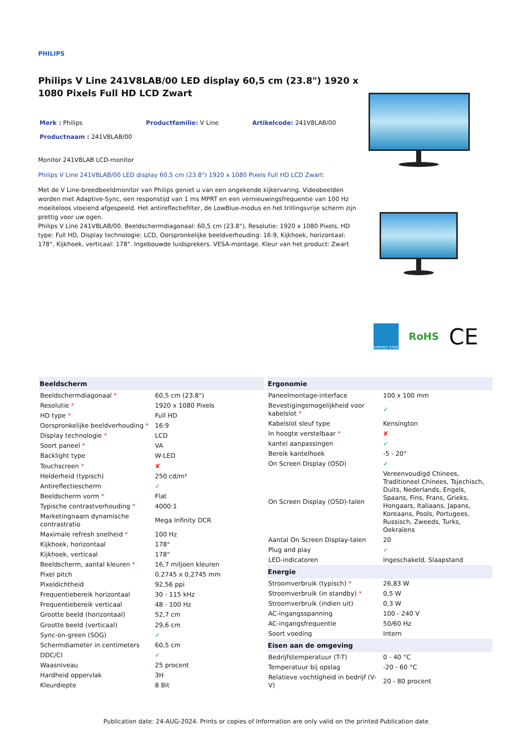PHILIPS
Philips V Line 241V8LAB/00 LED display 60,5 cm (23.8") 1920 x 1080 Pixels Full HD LCD Zwart
Merk : Philips Productfamilie: V Line Artikelcode: 241V8LAB/00
Productnaam : 241V8LAB/00
Monitor 241V8LAB LCD-monitor
Philips V Line 241V8LAB/00 LED display 60,5 cm (23.8") 1920 x 1080 Pixels Full HD LCD Zwart:
Met de V Line-breedbeeldmonitor van Philips geniet u van een ongekende kijkervaring. Videobeelden worden met Adaptive-Sync, een responstijd van 1 ms MPRT en een vernieuwingsfrequentie van 100 Hz moeiteloos vloeiend afgespeeld. Het antireflectiefilter, de LowBlue-modus en het trillingsvrije scherm zijn prettig voor uw ogen.
Philips V Line 241V8LAB/00. Beeldschermdiagonaal: 60,5 cm (23.8"), Resolutie: 1920 x 1080 Pixels, HD type: Full HD, Display technologie: LCD, Oorspronkelijke beeldverhouding: 16:9, Kijkhoek, horizontaal: 178°, Kijkhoek, verticaal: 178°. Ingebouwde luidsprekers. VESA-montage. Kleur van het product: Zwart
ENERGY STAR
RoHS
CE
| Beeldscherm | |
| --- | --- |
| Beeldschermdiagonaal * | 60,5 cm (23.8") |
| Resolutie * | 1920 x 1080 Pixels |
| HD type * | Full HD |
| Oorspronkelijke beeldverhouding * | 16:9 |
| Display technologie * | LCD |
| Soort paneel * | VA |
| Backlight type | W-LED |
| Touchscreen * | ✘ |
| Helderheid (typisch) | 250 cd/m² |
| Antireflectiescherm | ✓ |
| Beeldscherm vorm * | Flat |
| Typische contrastverhouding * | 4000:1 |
| Marketingnaam dynamische contrastratio | Mega Infinity DCR |
| Maximale refresh snelheid * | 100 Hz |
| Kijkhoek, horizontaal | 178° |
| Kijkhoek, verticaal | 178° |
| Beeldscherm, aantal kleuren * | 16,7 miljoen kleuren |
| Pixel pitch | 0,2745 x 0,2745 mm |
| Pixeldichtheid | 92,56 ppi |
| Frequentiebereik horizontaal | 30 - 115 kHz |
| Frequentiebereik verticaal | 48 - 100 Hz |
| Grootte beeld (horizontaal) | 52,7 cm |
| Grootte beeld (verticaal) | 29,6 cm |
| Sync-on-green (SOG) | ✓ |
| Schermdiameter in centimeters | 60,5 cm |
| DDC/CI | ✓ |
| Waasniveau | 25 procent |
| Hardheid oppervlak | 3H |
| Kleurdiepte | 8 Bit |
| Ergonomie | |
| --- | --- |
| Paneelmontage-interface | 100 x 100 mm |
| Bevestigingsmogelijkheid voor kabelslot * | ✓ |
| Kabelslot sleuf type | Kensington |
| In hoogte verstelbaar * | ✘ |
| kantel aanpassingen | ✓ |
| Bereik kantelhoek | -5 - 20° |
| On Screen Display (OSD) | ✓ |
| On Screen Display (OSD)-talen | Vereenvoudigd Chinees, Traditioneel Chinees, Tsjechisch, Duits, Nederlands, Engels, Spaans, Fins, Frans, Grieks, Hongaars, Italiaans, Japans, Koreaans, Pools, Portugees, Russisch, Zweeds, Turks, Oekraïens |
| Aantal On Screen Display-talen | 20 |
| Plug and play | ✓ |
| LED-indicatoren | Ingeschakeld, Slaapstand |
| Energie | |
| Stroomverbruik (typisch) * | 26,83 W |
| Stroomverbruik (in standby) * | 0,5 W |
| Stroomverbruik (indien uit) | 0,3 W |
| AC-ingangsspanning | 100 - 240 V |
| AC-ingangsfrequentie | 50/60 Hz |
| Soort voeding | Intern |
| Eisen aan de omgeving | |
| Bedrijfstemperatuur (T-T) | 0 - 40 °C |
| Temperatuur bij opslag | -20 - 60 °C |
| Relatieve vochtigheid in bedrijf (V-V) | 20 - 80 procent |
Publication date: 24-AUG-2024. Prints or copies of Information are only valid on the printed Publication date